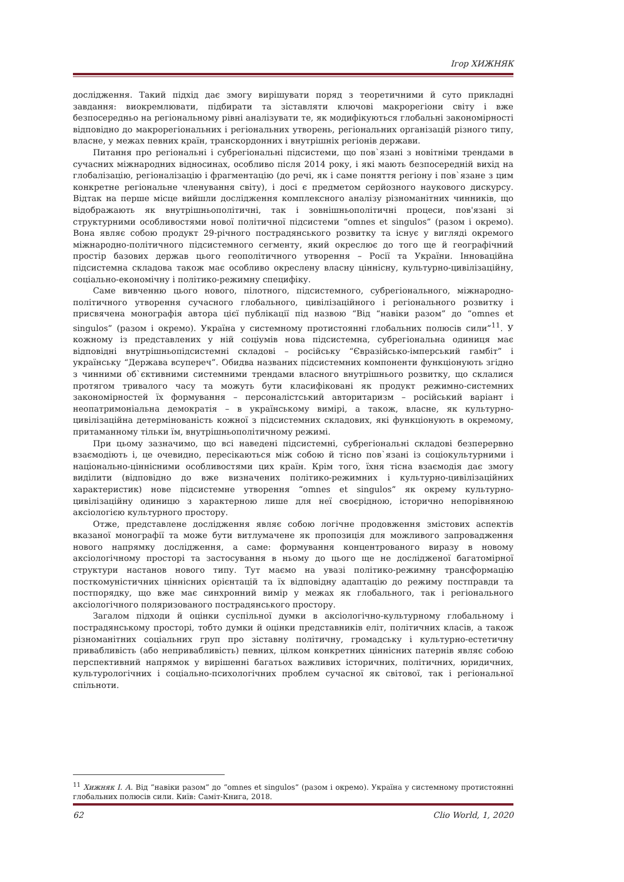Ігор ХИЖНЯК
дослідження. Такий підхід дає змогу вирішувати поряд з теоретичними й суто прикладні завдання: виокремлювати, підбирати та зіставляти ключові макрорегіони світу і вже безпосередньо на регіональному рівні аналізувати те, як модифікуються глобальні закономірності відповідно до макрорегіональних і регіональних утворень, регіональних організацій різного типу, власне, у межах певних країн, транскордонних і внутрішніх регіонів держави.
Питання про регіональні і субрегіональні підсистеми, що пов`язані з новітніми трендами в сучасних міжнародних відносинах, особливо після 2014 року, і які мають безпосередній вихід на глобалізацію, регіоналізацію і фрагментацію (до речі, як і саме поняття регіону і пов`язане з цим конкретне регіональне членування світу), і досі є предметом серйозного наукового дискурсу. Відтак на перше місце вийшли дослідження комплексного аналізу різноманітних чинників, що відображають як внутрішньополітичні, так і зовнішньополітичні процеси, пов'язані зі структурними особливостями нової політичної підсистеми “omnes et singulos” (разом і окремо). Вона являє собою продукт 29-річного пострадянського розвитку та існує у вигляді окремого міжнародно-політичного підсистемного сегменту, який окреслює до того ще й географічний простір базових держав цього геополітичного утворення – Росії та України. Інноваційна підсистемна складова також має особливо окреслену власну ціннісну, культурно-цивілізаційну, соціально-економічну і політико-режимну специфіку.
Саме вивченню цього нового, пілотного, підсистемного, субрегіонального, міжнародно-політичного утворення сучасного глобального, цивілізаційного і регіонального розвитку і присвячена монографія автора цієї публікації під назвою “Від “навіки разом” до “omnes et singulos” (разом і окремо). Україна у системному протистоянні глобальних полюсів сили”<sup>11</sup>. У кожному із представлених у ній соціумів нова підсистемна, субрегіональна одиниця має відповідні внутрішньопідсистемні складові – російську “Євразійсько-імперський гамбіт” і українську “Держава всупереч”. Обидва названих підсистемних компоненти функціонують згідно з чинними об`єктивними системними трендами власного внутрішнього розвитку, що склалися протягом тривалого часу та можуть бути класифіковані як продукт режимно-системних закономірностей їх формування – персоналістський авторитаризм – російський варіант і неопатримоніальна демократія – в українському вимірі, а також, власне, як культурно-цивілізаційна детермінованість кожної з підсистемних складових, які функціонують в окремому, притаманному тільки їм, внутрішньополітичному режимі.
При цьому зазначимо, що всі наведені підсистемні, субрегіональні складові безперервно взаємодіють і, це очевидно, пересікаються між собою й тісно пов`язані із соціокультурними і національно-ціннісними особливостями цих країн. Крім того, їхня тісна взаємодія дає змогу виділити (відповідно до вже визначених політико-режимних і культурно-цивілізаційних характеристик) нове підсистемне утворення “omnes et singulos” як окрему культурно-цивілізаційну одиницю з характерною лише для неї своєрідною, історично непорівняною аксіологією культурного простору.
Отже, представлене дослідження являє собою логічне продовження змістових аспектів вказаної монографії та може бути витлумачене як пропозиція для можливого запровадження нового напрямку дослідження, а саме: формування концентрованого виразу в новому аксіологічному просторі та застосування в ньому до цього ще не дослідженої багатомірної структури настанов нового типу. Тут маємо на увазі політико-режимну трансформацію посткомуністичних ціннісних орієнтацій та їх відповідну адаптацію до режиму постправди та постпорядку, що вже має синхронний вимір у межах як глобального, так і регіонального аксіологічного поляризованого пострадянського простору.
Загалом підходи й оцінки суспільної думки в аксіологічно-культурному глобальному і пострадянському просторі, тобто думки й оцінки представників еліт, політичних класів, а також різноманітних соціальних груп про зіставну політичну, громадську і культурно-естетичну привабливість (або непривабливість) певних, цілком конкретних ціннісних патернів являє собою перспективний напрямок у вирішенні багатьох важливих історичних, політичних, юридичних, культурологічних і соціально-психологічних проблем сучасної як світової, так і регіональної спільноти.
<sup>11</sup> Хижняк І. А. Від “навіки разом” до “omnes et singulos” (разом і окремо). Україна у системному протистоянні глобальних полюсів сили. Київ: Саміт-Книга, 2018.
62 Clio World, 1, 2020